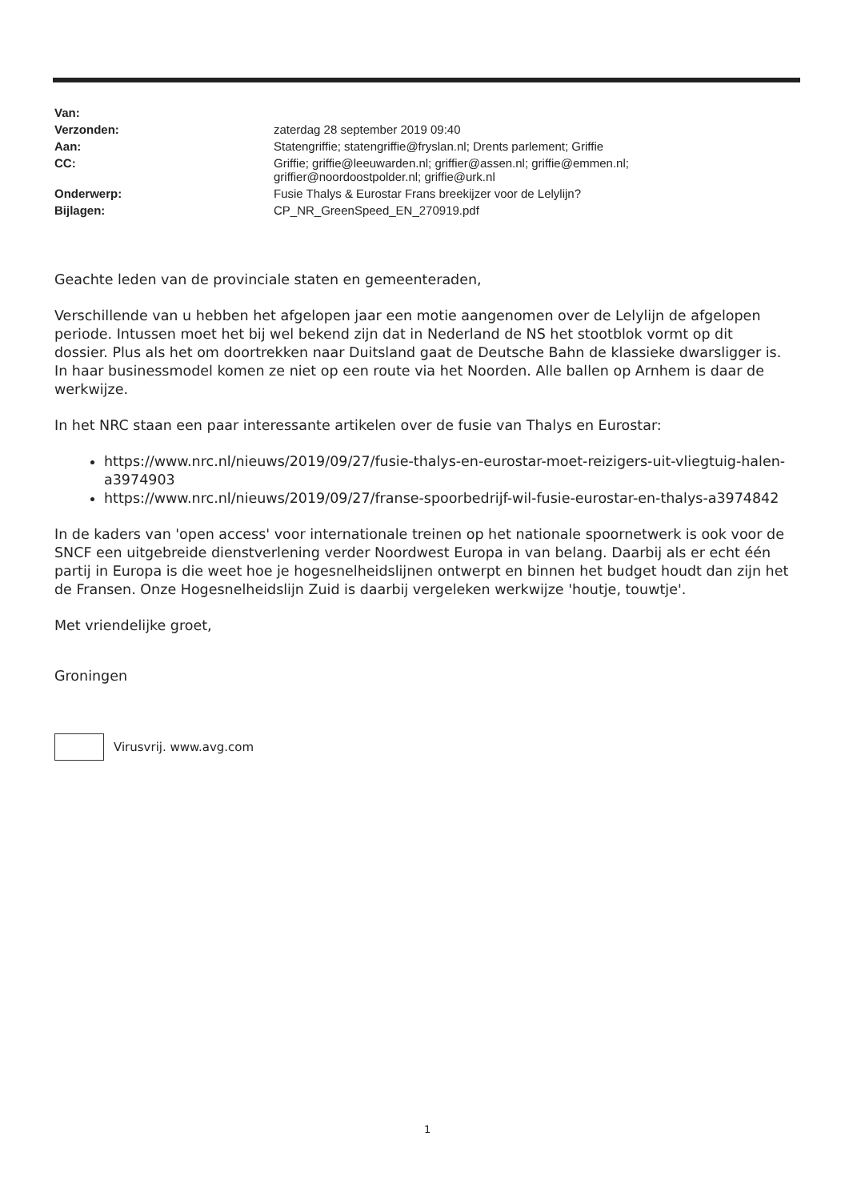| Van: | |
| Verzonden: | zaterdag 28 september 2019 09:40 |
| Aan: | Statengriffie; statengriffie@fryslan.nl; Drents parlement; Griffie |
| CC: | Griffie; griffie@leeuwarden.nl; griffier@assen.nl; griffie@emmen.nl; griffier@noordoostpolder.nl; griffie@urk.nl |
| Onderwerp: | Fusie Thalys & Eurostar Frans breekijzer voor de Lelylijn? |
| Bijlagen: | CP_NR_GreenSpeed_EN_270919.pdf |
Geachte leden van de provinciale staten en gemeenteraden,
Verschillende van u hebben het afgelopen jaar een motie aangenomen over de Lelylijn de afgelopen periode. Intussen moet het bij wel bekend zijn dat in Nederland de NS het stootblok vormt op dit dossier. Plus als het om doortrekken naar Duitsland gaat de Deutsche Bahn de klassieke dwarsligger is. In haar businessmodel komen ze niet op een route via het Noorden. Alle ballen op Arnhem is daar de werkwijze.
In het NRC staan een paar interessante artikelen over de fusie van Thalys en Eurostar:
https://www.nrc.nl/nieuws/2019/09/27/fusie-thalys-en-eurostar-moet-reizigers-uit-vliegtuig-halen-a3974903
https://www.nrc.nl/nieuws/2019/09/27/franse-spoorbedrijf-wil-fusie-eurostar-en-thalys-a3974842
In de kaders van 'open access' voor internationale treinen op het nationale spoornetwerk is ook voor de SNCF een uitgebreide dienstverlening verder Noordwest Europa in van belang. Daarbij als er echt één partij in Europa is die weet hoe je hogesnelheidslijnen ontwerpt en binnen het budget houdt dan zijn het de Fransen. Onze Hogesnelheidslijn Zuid is daarbij vergeleken werkwijze 'houtje, touwtje'.
Met vriendelijke groet,
Groningen
Virusvrij. www.avg.com
1